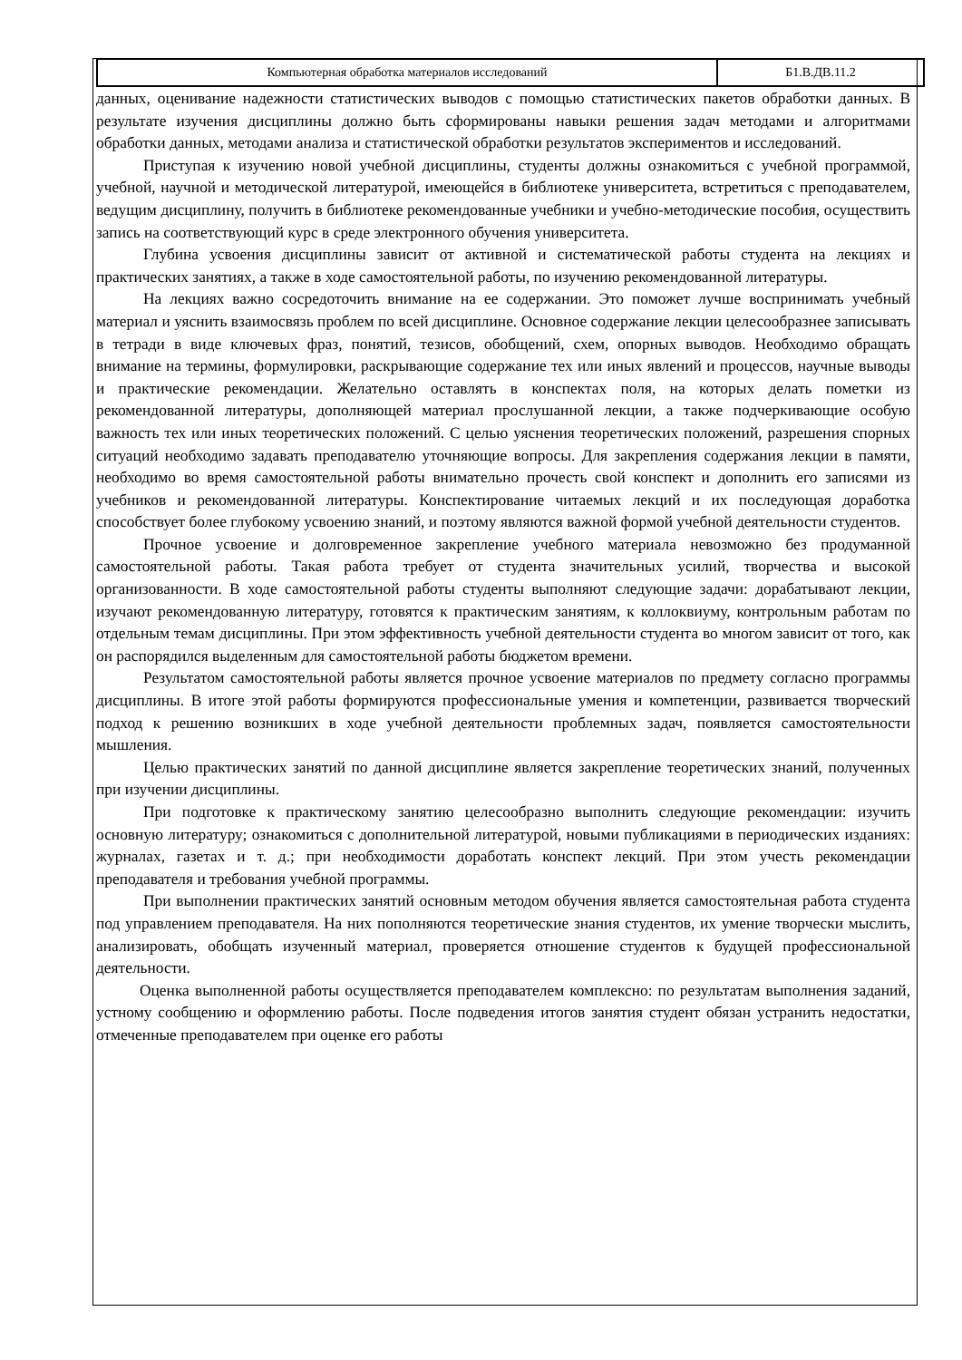| Компьютерная обработка материалов исследований | Б1.В.ДВ.11.2 |
данных, оценивание надежности статистических выводов с помощью статистических пакетов обработки данных. В результате изучения дисциплины должно быть сформированы навыки решения задач методами и алгоритмами обработки данных, методами анализа и статистической обработки результатов экспериментов и исследований.
Приступая к изучению новой учебной дисциплины, студенты должны ознакомиться с учебной программой, учебной, научной и методической литературой, имеющейся в библиотеке университета, встретиться с преподавателем, ведущим дисциплину, получить в библиотеке рекомендованные учебники и учебно-методические пособия, осуществить запись на соответствующий курс в среде электронного обучения университета.
Глубина усвоения дисциплины зависит от активной и систематической работы студента на лекциях и практических занятиях, а также в ходе самостоятельной работы, по изучению рекомендованной литературы.
На лекциях важно сосредоточить внимание на ее содержании. Это поможет лучше воспринимать учебный материал и уяснить взаимосвязь проблем по всей дисциплине. Основное содержание лекции целесообразнее записывать в тетради в виде ключевых фраз, понятий, тезисов, обобщений, схем, опорных выводов. Необходимо обращать внимание на термины, формулировки, раскрывающие содержание тех или иных явлений и процессов, научные выводы и практические рекомендации. Желательно оставлять в конспектах поля, на которых делать пометки из рекомендованной литературы, дополняющей материал прослушанной лекции, а также подчеркивающие особую важность тех или иных теоретических положений. С целью уяснения теоретических положений, разрешения спорных ситуаций необходимо задавать преподавателю уточняющие вопросы. Для закрепления содержания лекции в памяти, необходимо во время самостоятельной работы внимательно прочесть свой конспект и дополнить его записями из учебников и рекомендованной литературы. Конспектирование читаемых лекций и их последующая доработка способствует более глубокому усвоению знаний, и поэтому являются важной формой учебной деятельности студентов.
Прочное усвоение и долговременное закрепление учебного материала невозможно без продуманной самостоятельной работы. Такая работа требует от студента значительных усилий, творчества и высокой организованности. В ходе самостоятельной работы студенты выполняют следующие задачи: дорабатывают лекции, изучают рекомендованную литературу, готовятся к практическим занятиям, к коллоквиуму, контрольным работам по отдельным темам дисциплины. При этом эффективность учебной деятельности студента во многом зависит от того, как он распорядился выделенным для самостоятельной работы бюджетом времени.
Результатом самостоятельной работы является прочное усвоение материалов по предмету согласно программы дисциплины. В итоге этой работы формируются профессиональные умения и компетенции, развивается творческий подход к решению возникших в ходе учебной деятельности проблемных задач, появляется самостоятельности мышления.
Целью практических занятий по данной дисциплине является закрепление теоретических знаний, полученных при изучении дисциплины.
При подготовке к практическому занятию целесообразно выполнить следующие рекомендации: изучить основную литературу; ознакомиться с дополнительной литературой, новыми публикациями в периодических изданиях: журналах, газетах и т. д.; при необходимости доработать конспект лекций. При этом учесть рекомендации преподавателя и требования учебной программы.
При выполнении практических занятий основным методом обучения является самостоятельная работа студента под управлением преподавателя. На них пополняются теоретические знания студентов, их умение творчески мыслить, анализировать, обобщать изученный материал, проверяется отношение студентов к будущей профессиональной деятельности.
Оценка выполненной работы осуществляется преподавателем комплексно: по результатам выполнения заданий, устному сообщению и оформлению работы. После подведения итогов занятия студент обязан устранить недостатки, отмеченные преподавателем при оценке его работы